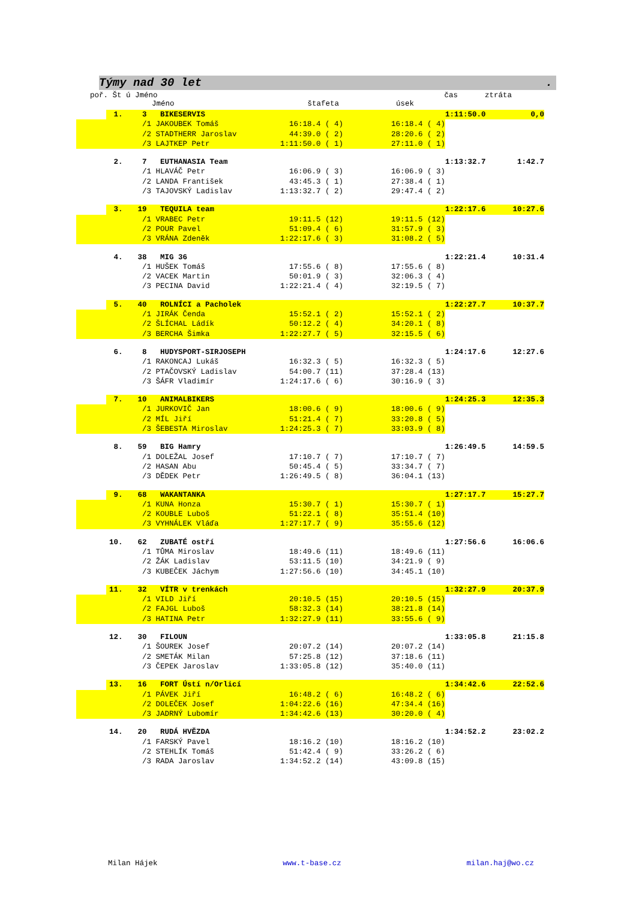Týmy nad 30 let .
poř. Št ú Jméno čas ztráta
Jméno štafeta úsek
| | 1. | 3 | BIKESERVIS | | | | 1:11:50.0 | 0,0 |
| | | /1 | JAKOUBEK Tomáš | 16:18.4 ( 4) | | 16:18.4 ( 4) | | |
| | | /2 | STADTHERR Jaroslav | 44:39.0 ( 2) | | 28:20.6 ( 2) | | |
| | | /3 | LAJTKEP Petr | 1:11:50.0 ( 1) | | 27:11.0 ( 1) | | |
| | 2. | 7 | EUTHANASIA Team | | | | 1:13:32.7 | 1:42.7 |
| | | /1 | HLAVÁČ Petr | 16:06.9 ( 3) | | 16:06.9 ( 3) | | |
| | | /2 | LANDA František | 43:45.3 ( 1) | | 27:38.4 ( 1) | | |
| | | /3 | TAJOVSKÝ Ladislav | 1:13:32.7 ( 2) | | 29:47.4 ( 2) | | |
| | 3. | 19 | TEQUILA team | | | | 1:22:17.6 | 10:27.6 |
| | | /1 | VRABEC Petr | 19:11.5 (12) | | 19:11.5 (12) | | |
| | | /2 | POUR Pavel | 51:09.4 ( 6) | | 31:57.9 ( 3) | | |
| | | /3 | VRÁNA Zdeněk | 1:22:17.6 ( 3) | | 31:08.2 ( 5) | | |
| | 4. | 38 | MIG 36 | | | | 1:22:21.4 | 10:31.4 |
| | | /1 | HUŠEK Tomáš | 17:55.6 ( 8) | | 17:55.6 ( 8) | | |
| | | /2 | VACEK Martin | 50:01.9 ( 3) | | 32:06.3 ( 4) | | |
| | | /3 | PECINA David | 1:22:21.4 ( 4) | | 32:19.5 ( 7) | | |
| | 5. | 40 | ROLNÍCI a Pacholek | | | | 1:22:27.7 | 10:37.7 |
| | | /1 | JIRÁK Čenda | 15:52.1 ( 2) | | 15:52.1 ( 2) | | |
| | | /2 | ŠLÍCHAL Ládík | 50:12.2 ( 4) | | 34:20.1 ( 8) | | |
| | | /3 | BERCHA Šimka | 1:22:27.7 ( 5) | | 32:15.5 ( 6) | | |
| | 6. | 8 | HUDYSPORT-SIRJOSEPH | | | | 1:24:17.6 | 12:27.6 |
| | | /1 | RAKONCAJ Lukáš | 16:32.3 ( 5) | | 16:32.3 ( 5) | | |
| | | /2 | PTAČOVSKÝ Ladislav | 54:00.7 (11) | | 37:28.4 (13) | | |
| | | /3 | ŠÁFR Vladimír | 1:24:17.6 ( 6) | | 30:16.9 ( 3) | | |
| | 7. | 10 | ANIMALBIKERS | | | | 1:24:25.3 | 12:35.3 |
| | | /1 | JURKOVIČ Jan | 18:00.6 ( 9) | | 18:00.6 ( 9) | | |
| | | /2 | MÍL Jiří | 51:21.4 ( 7) | | 33:20.8 ( 5) | | |
| | | /3 | ŠEBESTA Miroslav | 1:24:25.3 ( 7) | | 33:03.9 ( 8) | | |
| | 8. | 59 | BIG Hamry | | | | 1:26:49.5 | 14:59.5 |
| | | /1 | DOLEŽAL Josef | 17:10.7 ( 7) | | 17:10.7 ( 7) | | |
| | | /2 | HASAN Abu | 50:45.4 ( 5) | | 33:34.7 ( 7) | | |
| | | /3 | DĚDEK Petr | 1:26:49.5 ( 8) | | 36:04.1 (13) | | |
| | 9. | 68 | WAKANTANKA | | | | 1:27:17.7 | 15:27.7 |
| | | /1 | KUNA Honza | 15:30.7 ( 1) | | 15:30.7 ( 1) | | |
| | | /2 | KOUBLE Luboš | 51:22.1 ( 8) | | 35:51.4 (10) | | |
| | | /3 | VYHNÁLEK Vláďa | 1:27:17.7 ( 9) | | 35:55.6 (12) | | |
| | 10. | 62 | ZUBATÉ ostří | | | | 1:27:56.6 | 16:06.6 |
| | | /1 | TŮMA Miroslav | 18:49.6 (11) | | 18:49.6 (11) | | |
| | | /2 | ŽÁK Ladislav | 53:11.5 (10) | | 34:21.9 ( 9) | | |
| | | /3 | KUBEČEK Jáchym | 1:27:56.6 (10) | | 34:45.1 (10) | | |
| | 11. | 32 | VÍTR v trenkách | | | | 1:32:27.9 | 20:37.9 |
| | | /1 | VILD Jiří | 20:10.5 (15) | | 20:10.5 (15) | | |
| | | /2 | FAJGL Luboš | 58:32.3 (14) | | 38:21.8 (14) | | |
| | | /3 | HATINA Petr | 1:32:27.9 (11) | | 33:55.6 ( 9) | | |
| | 12. | 30 | FILOUN | | | | 1:33:05.8 | 21:15.8 |
| | | /1 | ŠOUREK Josef | 20:07.2 (14) | | 20:07.2 (14) | | |
| | | /2 | SMETÁK Milan | 57:25.8 (12) | | 37:18.6 (11) | | |
| | | /3 | ČEPEK Jaroslav | 1:33:05.8 (12) | | 35:40.0 (11) | | |
| | 13. | 16 | FORT Ústí n/Orlicí | | | | 1:34:42.6 | 22:52.6 |
| | | /1 | PÁVEK Jiří | 16:48.2 ( 6) | | 16:48.2 ( 6) | | |
| | | /2 | DOLEČEK Josef | 1:04:22.6 (16) | | 47:34.4 (16) | | |
| | | /3 | JADRNÝ Lubomír | 1:34:42.6 (13) | | 30:20.0 ( 4) | | |
| | 14. | 20 | RUDÁ HVĚZDA | | | | 1:34:52.2 | 23:02.2 |
| | | /1 | FARSKÝ Pavel | 18:16.2 (10) | | 18:16.2 (10) | | |
| | | /2 | STEHLÍK Tomáš | 51:42.4 ( 9) | | 33:26.2 ( 6) | | |
| | | /3 | RADA Jaroslav | 1:34:52.2 (14) | | 43:09.8 (15) | | |
Milan Hájek www.t-base.cz milan.haj@wo.cz